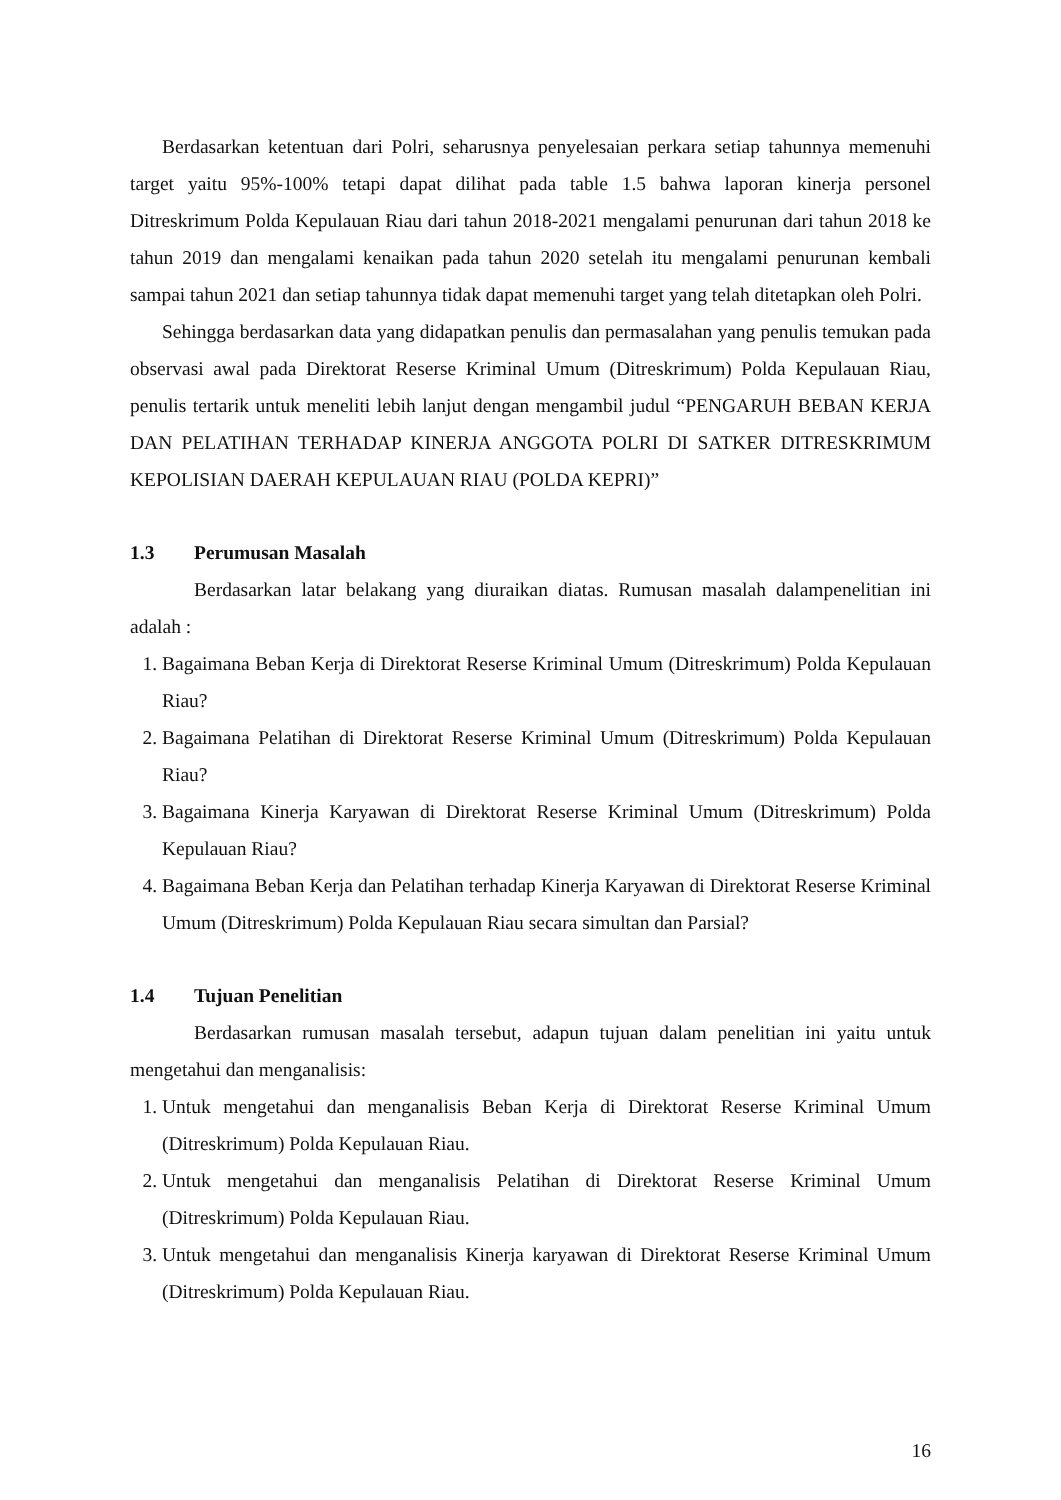Berdasarkan ketentuan dari Polri, seharusnya penyelesaian perkara setiap tahunnya memenuhi target yaitu 95%-100% tetapi dapat dilihat pada table 1.5 bahwa laporan kinerja personel Ditreskrimum Polda Kepulauan Riau dari tahun 2018-2021 mengalami penurunan dari tahun 2018 ke tahun 2019 dan mengalami kenaikan pada tahun 2020 setelah itu mengalami penurunan kembali sampai tahun 2021 dan setiap tahunnya tidak dapat memenuhi target yang telah ditetapkan oleh Polri.
Sehingga berdasarkan data yang didapatkan penulis dan permasalahan yang penulis temukan pada observasi awal pada Direktorat Reserse Kriminal Umum (Ditreskrimum) Polda Kepulauan Riau, penulis tertarik untuk meneliti lebih lanjut dengan mengambil judul “PENGARUH BEBAN KERJA DAN PELATIHAN TERHADAP KINERJA ANGGOTA POLRI DI SATKER DITRESKRIMUM KEPOLISIAN DAERAH KEPULAUAN RIAU (POLDA KEPRI)”
1.3 Perumusan Masalah
Berdasarkan latar belakang yang diuraikan diatas. Rumusan masalah dalampenelitian ini adalah :
1. Bagaimana Beban Kerja di Direktorat Reserse Kriminal Umum (Ditreskrimum) Polda Kepulauan Riau?
2. Bagaimana Pelatihan di Direktorat Reserse Kriminal Umum (Ditreskrimum) Polda Kepulauan Riau?
3. Bagaimana Kinerja Karyawan di Direktorat Reserse Kriminal Umum (Ditreskrimum) Polda Kepulauan Riau?
4. Bagaimana Beban Kerja dan Pelatihan terhadap Kinerja Karyawan di Direktorat Reserse Kriminal Umum (Ditreskrimum) Polda Kepulauan Riau secara simultan dan Parsial?
1.4 Tujuan Penelitian
Berdasarkan rumusan masalah tersebut, adapun tujuan dalam penelitian ini yaitu untuk mengetahui dan menganalisis:
1. Untuk mengetahui dan menganalisis Beban Kerja di Direktorat Reserse Kriminal Umum (Ditreskrimum) Polda Kepulauan Riau.
2. Untuk mengetahui dan menganalisis Pelatihan di Direktorat Reserse Kriminal Umum (Ditreskrimum) Polda Kepulauan Riau.
3. Untuk mengetahui dan menganalisis Kinerja karyawan di Direktorat Reserse Kriminal Umum (Ditreskrimum) Polda Kepulauan Riau.
16